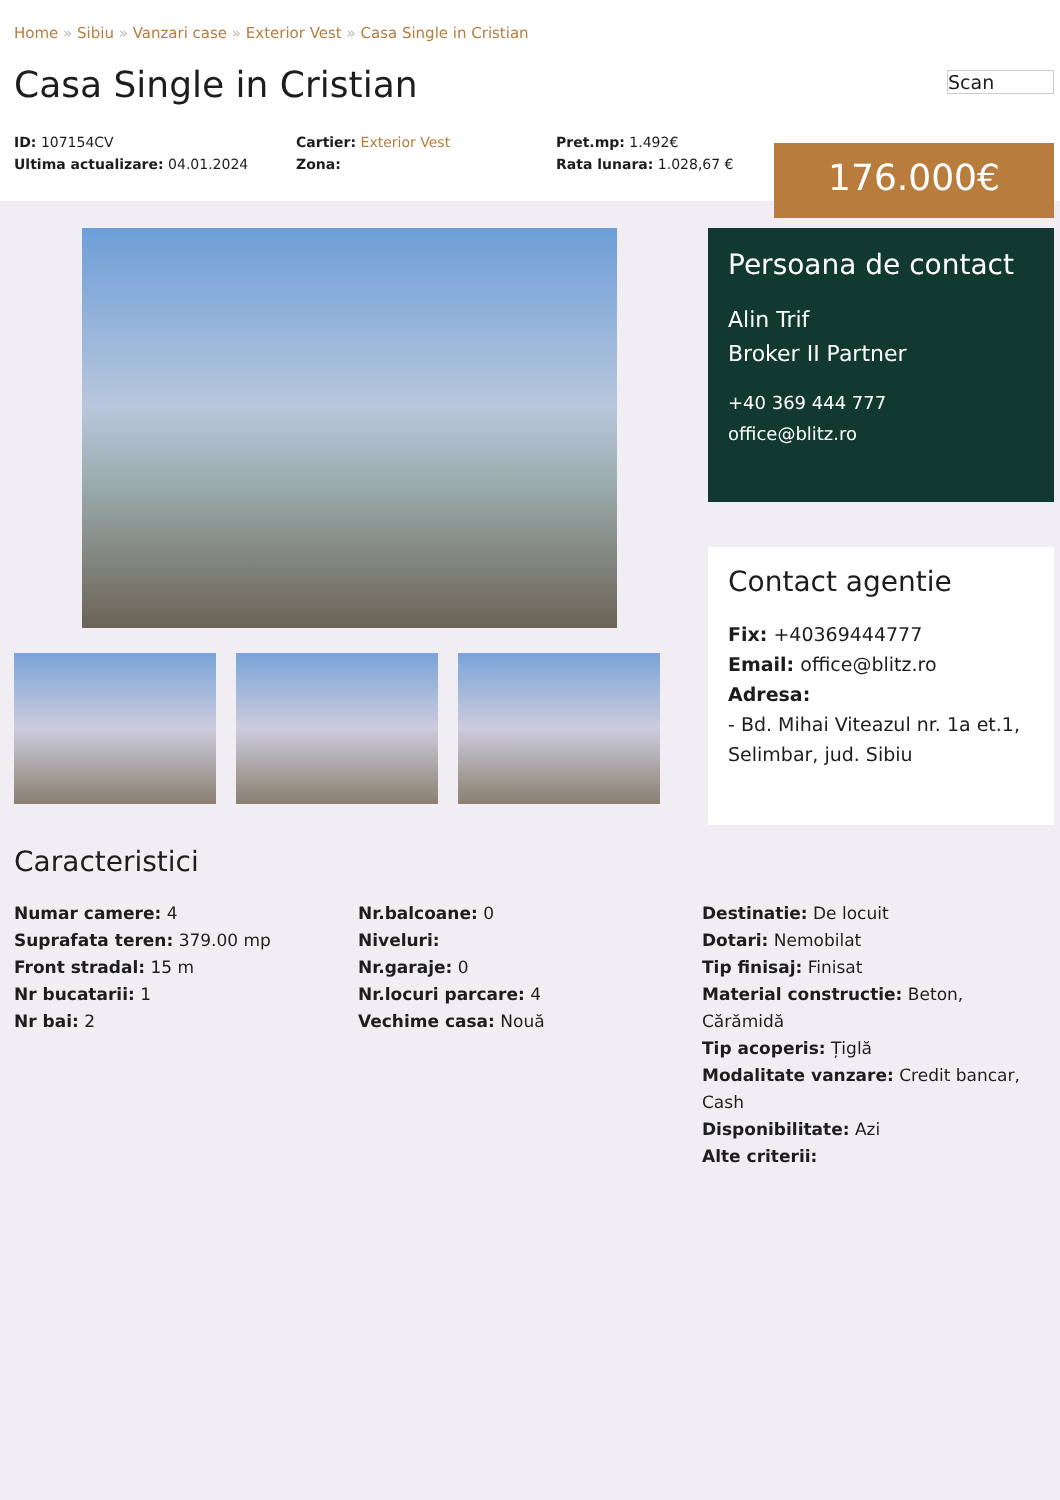Home » Sibiu » Vanzari case » Exterior Vest » Casa Single in Cristian
Casa Single in Cristian
Scan
ID: 107154CV
Ultima actualizare: 04.01.2024
Cartier: Exterior Vest
Zona:
Pret.mp: 1.492€
Rata lunara: 1.028,67 €
176.000€
Persoana de contact
Alin Trif
Broker II Partner
+40 369 444 777
office@blitz.ro
Contact agentie
Fix: +40369444777
Email: office@blitz.ro
Adresa:
- Bd. Mihai Viteazul nr. 1a et.1, Selimbar, jud. Sibiu
Caracteristici
Numar camere: 4
Suprafata teren: 379.00 mp
Front stradal: 15 m
Nr bucatarii: 1
Nr bai: 2
Nr.balcoane: 0
Niveluri:
Nr.garaje: 0
Nr.locuri parcare: 4
Vechime casa: Nouă
Destinatie: De locuit
Dotari: Nemobilat
Tip finisaj: Finisat
Material constructie: Beton, Cărămidă
Tip acoperis: Țiglă
Modalitate vanzare: Credit bancar, Cash
Disponibilitate: Azi
Alte criterii: